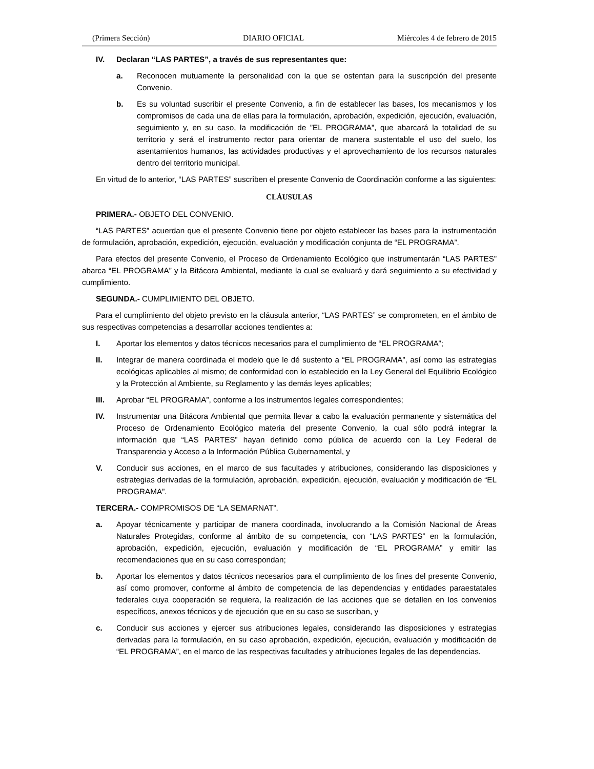(Primera Sección) DIARIO OFICIAL Miércoles 4 de febrero de 2015
IV. Declaran “LAS PARTES”, a través de sus representantes que:
a. Reconocen mutuamente la personalidad con la que se ostentan para la suscripción del presente Convenio.
b. Es su voluntad suscribir el presente Convenio, a fin de establecer las bases, los mecanismos y los compromisos de cada una de ellas para la formulación, aprobación, expedición, ejecución, evaluación, seguimiento y, en su caso, la modificación de ”EL PROGRAMA”, que abarcará la totalidad de su territorio y será el instrumento rector para orientar de manera sustentable el uso del suelo, los asentamientos humanos, las actividades productivas y el aprovechamiento de los recursos naturales dentro del territorio municipal.
En virtud de lo anterior, “LAS PARTES” suscriben el presente Convenio de Coordinación conforme a las siguientes:
CLÁUSULAS
PRIMERA.- OBJETO DEL CONVENIO.
“LAS PARTES” acuerdan que el presente Convenio tiene por objeto establecer las bases para la instrumentación de formulación, aprobación, expedición, ejecución, evaluación y modificación conjunta de “EL PROGRAMA”.
Para efectos del presente Convenio, el Proceso de Ordenamiento Ecológico que instrumentarán “LAS PARTES” abarca “EL PROGRAMA” y la Bitácora Ambiental, mediante la cual se evaluará y dará seguimiento a su efectividad y cumplimiento.
SEGUNDA.- CUMPLIMIENTO DEL OBJETO.
Para el cumplimiento del objeto previsto en la cláusula anterior, “LAS PARTES” se comprometen, en el ámbito de sus respectivas competencias a desarrollar acciones tendientes a:
I. Aportar los elementos y datos técnicos necesarios para el cumplimiento de “EL PROGRAMA”;
II. Integrar de manera coordinada el modelo que le dé sustento a “EL PROGRAMA”, así como las estrategias ecológicas aplicables al mismo; de conformidad con lo establecido en la Ley General del Equilibrio Ecológico y la Protección al Ambiente, su Reglamento y las demás leyes aplicables;
III. Aprobar “EL PROGRAMA”, conforme a los instrumentos legales correspondientes;
IV. Instrumentar una Bitácora Ambiental que permita llevar a cabo la evaluación permanente y sistemática del Proceso de Ordenamiento Ecológico materia del presente Convenio, la cual sólo podrá integrar la información que “LAS PARTES” hayan definido como pública de acuerdo con la Ley Federal de Transparencia y Acceso a la Información Pública Gubernamental, y
V. Conducir sus acciones, en el marco de sus facultades y atribuciones, considerando las disposiciones y estrategias derivadas de la formulación, aprobación, expedición, ejecución, evaluación y modificación de “EL PROGRAMA”.
TERCERA.- COMPROMISOS DE “LA SEMARNAT”.
a. Apoyar técnicamente y participar de manera coordinada, involucrando a la Comisión Nacional de Áreas Naturales Protegidas, conforme al ámbito de su competencia, con “LAS PARTES” en la formulación, aprobación, expedición, ejecución, evaluación y modificación de “EL PROGRAMA” y emitir las recomendaciones que en su caso correspondan;
b. Aportar los elementos y datos técnicos necesarios para el cumplimiento de los fines del presente Convenio, así como promover, conforme al ámbito de competencia de las dependencias y entidades paraestatales federales cuya cooperación se requiera, la realización de las acciones que se detallen en los convenios específicos, anexos técnicos y de ejecución que en su caso se suscriban, y
c. Conducir sus acciones y ejercer sus atribuciones legales, considerando las disposiciones y estrategias derivadas para la formulación, en su caso aprobación, expedición, ejecución, evaluación y modificación de “EL PROGRAMA”, en el marco de las respectivas facultades y atribuciones legales de las dependencias.